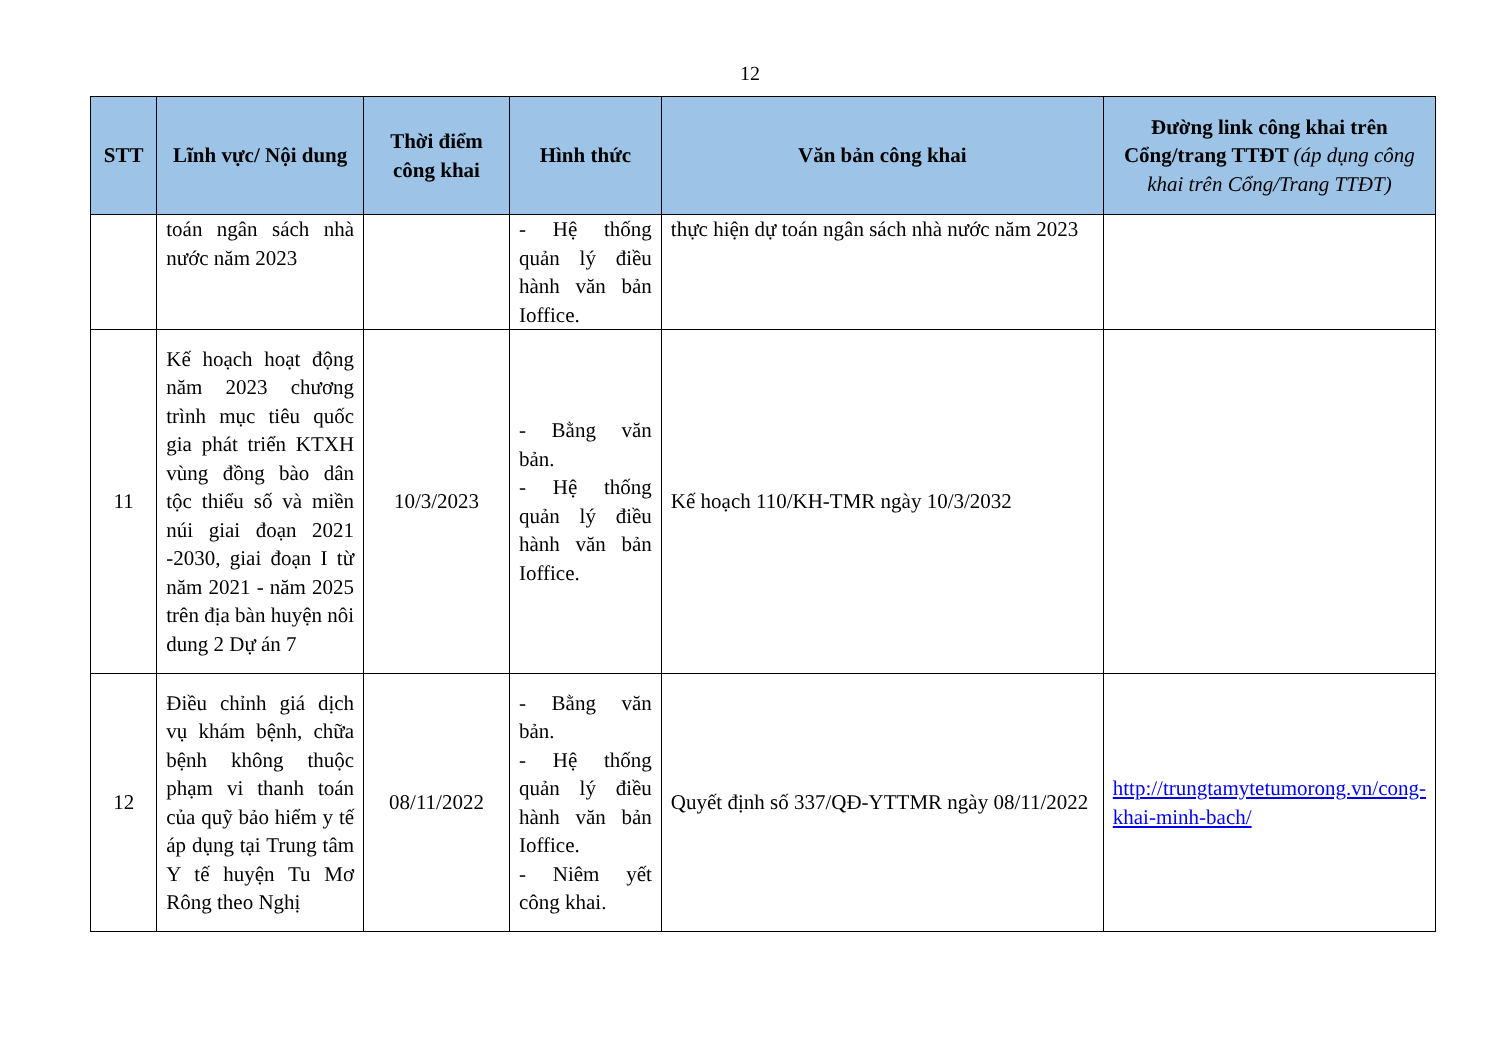12
| STT | Lĩnh vực/ Nội dung | Thời điểm công khai | Hình thức | Văn bản công khai | Đường link công khai trên Cổng/trang TTĐT (áp dụng công khai trên Cổng/Trang TTĐT) |
| --- | --- | --- | --- | --- | --- |
| | toán ngân sách nhà nước năm 2023 | | - Hệ thống quản lý điều hành văn bản Ioffice. | thực hiện dự toán ngân sách nhà nước năm 2023 | |
| 11 | Kế hoạch hoạt động năm 2023 chương trình mục tiêu quốc gia phát triển KTXH vùng đồng bào dân tộc thiểu số và miền núi giai đoạn 2021 -2030, giai đoạn I từ năm 2021 - năm 2025 trên địa bàn huyện nôi dung 2 Dự án 7 | 10/3/2023 | - Bằng văn bản. - Hệ thống quản lý điều hành văn bản Ioffice. | Kế hoạch 110/KH-TMR ngày 10/3/2032 | |
| 12 | Điều chỉnh giá dịch vụ khám bệnh, chữa bệnh không thuộc phạm vi thanh toán của quỹ bảo hiểm y tế áp dụng tại Trung tâm Y tế huyện Tu Mơ Rông theo Nghị | 08/11/2022 | - Bằng văn bản. - Hệ thống quản lý điều hành văn bản Ioffice. - Niêm yết công khai. | Quyết định số 337/QĐ-YTTMR ngày 08/11/2022 | http://trungtamytetumorong.vn/cong-khai-minh-bach/ |